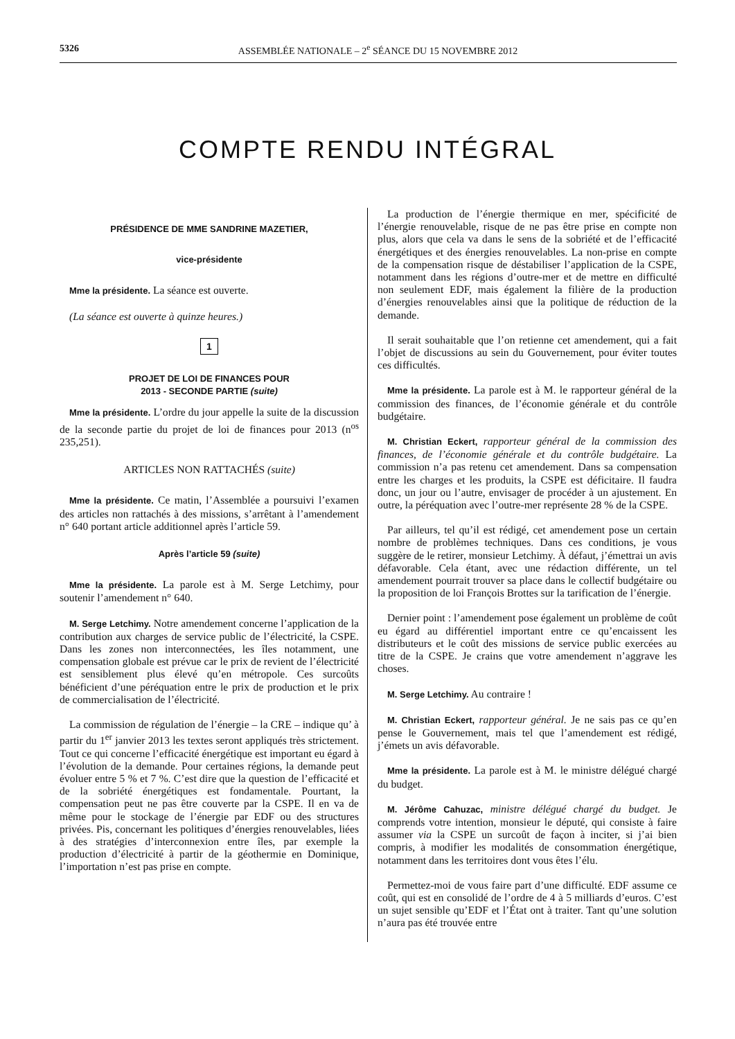5326 ASSEMBLÉE NATIONALE – 2<sup>e</sup> SÉANCE DU 15 NOVEMBRE 2012
COMPTE RENDU INTÉGRAL
PRÉSIDENCE DE MME SANDRINE MAZETIER,
vice-présidente
Mme la présidente. La séance est ouverte.
(La séance est ouverte à quinze heures.)
1
PROJET DE LOI DE FINANCES POUR
2013 - SECONDE PARTIE (suite)
Mme la présidente. L’ordre du jour appelle la suite de la discussion de la seconde partie du projet de loi de finances pour 2013 (n<sup>os</sup> 235,251).
ARTICLES NON RATTACHÉS (suite)
Mme la présidente. Ce matin, l’Assemblée a poursuivi l’examen des articles non rattachés à des missions, s’arrêtant à l’amendement n° 640 portant article additionnel après l’article 59.
Après l’article 59 (suite)
Mme la présidente. La parole est à M. Serge Letchimy, pour soutenir l’amendement n° 640.
M. Serge Letchimy. Notre amendement concerne l’application de la contribution aux charges de service public de l’électricité, la CSPE. Dans les zones non interconnectées, les îles notamment, une compensation globale est prévue car le prix de revient de l’électricité est sensiblement plus élevé qu’en métropole. Ces surcoûts bénéficient d’une péréquation entre le prix de production et le prix de commercialisation de l’électricité.
La commission de régulation de l’énergie – la CRE – indique qu’ à partir du 1<sup>er</sup> janvier 2013 les textes seront appliqués très strictement. Tout ce qui concerne l’efficacité énergétique est important eu égard à l’évolution de la demande. Pour certaines régions, la demande peut évoluer entre 5 % et 7 %. C’est dire que la question de l’efficacité et de la sobriété énergétiques est fondamentale. Pourtant, la compensation peut ne pas être couverte par la CSPE. Il en va de même pour le stockage de l’énergie par EDF ou des structures privées. Pis, concernant les politiques d’énergies renouvelables, liées à des stratégies d’interconnexion entre îles, par exemple la production d’électricité à partir de la géothermie en Dominique, l’importation n’est pas prise en compte.
La production de l’énergie thermique en mer, spécificité de l’énergie renouvelable, risque de ne pas être prise en compte non plus, alors que cela va dans le sens de la sobriété et de l’efficacité énergétiques et des énergies renouvelables. La non-prise en compte de la compensation risque de déstabiliser l’application de la CSPE, notamment dans les régions d’outre-mer et de mettre en difficulté non seulement EDF, mais également la filière de la production d’énergies renouvelables ainsi que la politique de réduction de la demande.
Il serait souhaitable que l’on retienne cet amendement, qui a fait l’objet de discussions au sein du Gouvernement, pour éviter toutes ces difficultés.
Mme la présidente. La parole est à M. le rapporteur général de la commission des finances, de l’économie générale et du contrôle budgétaire.
M. Christian Eckert, rapporteur général de la commission des finances, de l’économie générale et du contrôle budgétaire. La commission n’a pas retenu cet amendement. Dans sa compensation entre les charges et les produits, la CSPE est déficitaire. Il faudra donc, un jour ou l’autre, envisager de procéder à un ajustement. En outre, la péréquation avec l’outre-mer représente 28 % de la CSPE.
Par ailleurs, tel qu’il est rédigé, cet amendement pose un certain nombre de problèmes techniques. Dans ces conditions, je vous suggère de le retirer, monsieur Letchimy. À défaut, j’émettrai un avis défavorable. Cela étant, avec une rédaction différente, un tel amendement pourrait trouver sa place dans le collectif budgétaire ou la proposition de loi François Brottes sur la tarification de l’énergie.
Dernier point : l’amendement pose également un problème de coût eu égard au différentiel important entre ce qu’encaissent les distributeurs et le coût des missions de service public exercées au titre de la CSPE. Je crains que votre amendement n’aggrave les choses.
M. Serge Letchimy. Au contraire !
M. Christian Eckert, rapporteur général. Je ne sais pas ce qu’en pense le Gouvernement, mais tel que l’amendement est rédigé, j’émets un avis défavorable.
Mme la présidente. La parole est à M. le ministre délégué chargé du budget.
M. Jérôme Cahuzac, ministre délégué chargé du budget. Je comprends votre intention, monsieur le député, qui consiste à faire assumer via la CSPE un surcoût de façon à inciter, si j’ai bien compris, à modifier les modalités de consommation énergétique, notamment dans les territoires dont vous êtes l’élu.
Permettez-moi de vous faire part d’une difficulté. EDF assume ce coût, qui est en consolidé de l’ordre de 4 à 5 milliards d’euros. C’est un sujet sensible qu’EDF et l’État ont à traiter. Tant qu’une solution n’aura pas été trouvée entre